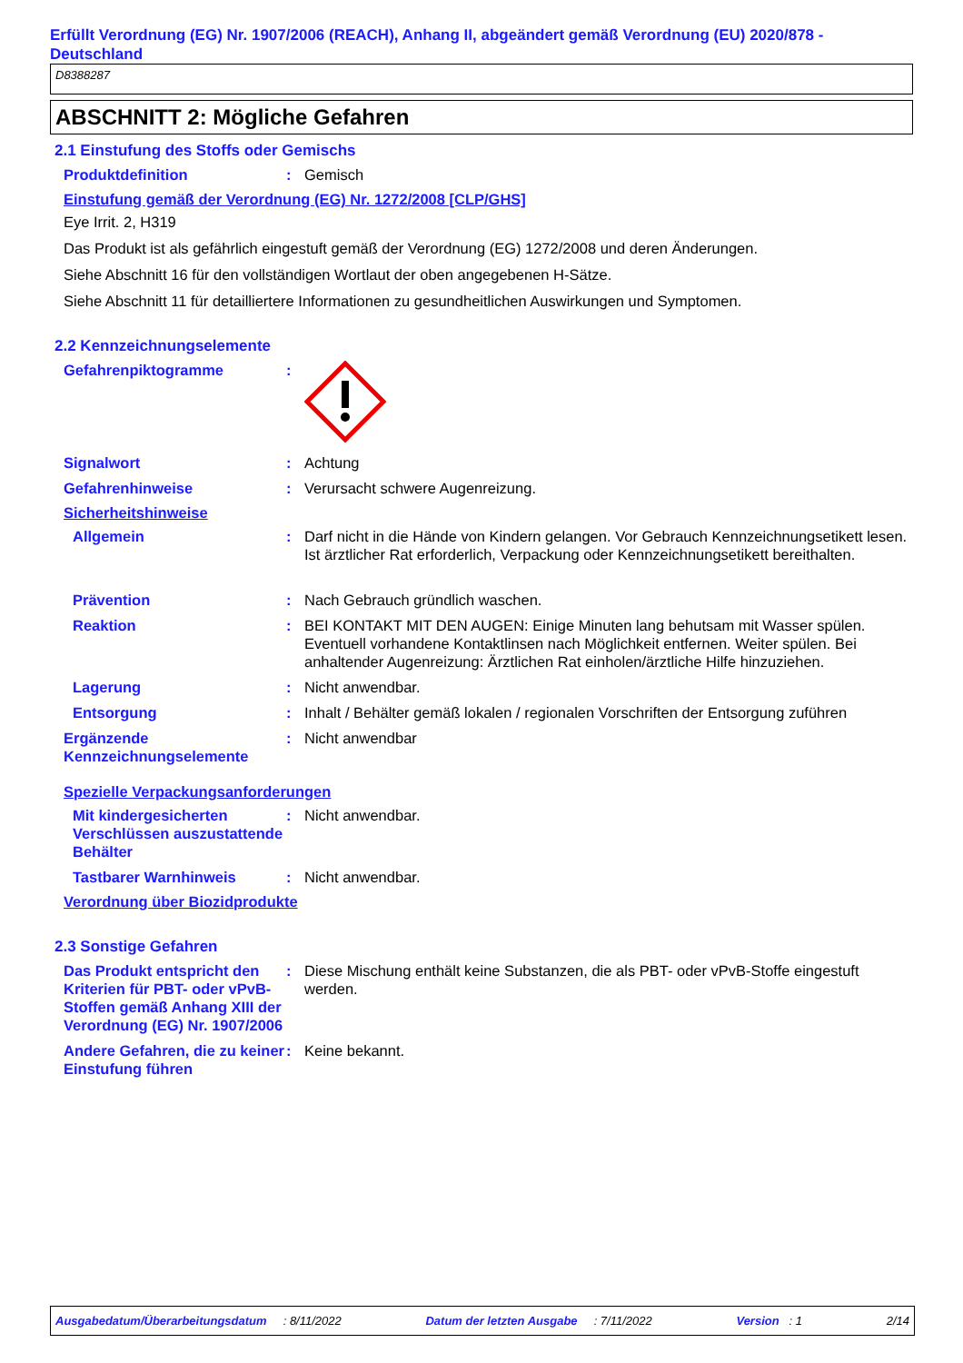Erfüllt Verordnung (EG) Nr. 1907/2006 (REACH), Anhang II, abgeändert gemäß Verordnung (EU) 2020/878 - Deutschland
D8388287
ABSCHNITT 2: Mögliche Gefahren
2.1 Einstufung des Stoffs oder Gemischs
Produktdefinition : Gemisch
Einstufung gemäß der Verordnung (EG) Nr. 1272/2008 [CLP/GHS]
Eye Irrit. 2, H319
Das Produkt ist als gefährlich eingestuft gemäß der Verordnung (EG) 1272/2008 und deren Änderungen.
Siehe Abschnitt 16 für den vollständigen Wortlaut der oben angegebenen H-Sätze.
Siehe Abschnitt 11 für detailliertere Informationen zu gesundheitlichen Auswirkungen und Symptomen.
2.2 Kennzeichnungselemente
Gefahrenpiktogramme :
Signalwort : Achtung
Gefahrenhinweise : Verursacht schwere Augenreizung.
Sicherheitshinweise
Allgemein : Darf nicht in die Hände von Kindern gelangen. Vor Gebrauch Kennzeichnungsetikett lesen. Ist ärztlicher Rat erforderlich, Verpackung oder Kennzeichnungsetikett bereithalten.
Prävention : Nach Gebrauch gründlich waschen.
Reaktion : BEI KONTAKT MIT DEN AUGEN: Einige Minuten lang behutsam mit Wasser spülen. Eventuell vorhandene Kontaktlinsen nach Möglichkeit entfernen. Weiter spülen. Bei anhaltender Augenreizung: Ärztlichen Rat einholen/ärztliche Hilfe hinzuziehen.
Lagerung : Nicht anwendbar.
Entsorgung : Inhalt / Behälter gemäß lokalen / regionalen Vorschriften der Entsorgung zuführen
Ergänzende Kennzeichnungselemente
: Nicht anwendbar
Spezielle Verpackungsanforderungen
Mit kindergesicherten Verschlüssen auszustattende Behälter
: Nicht anwendbar.
Tastbarer Warnhinweis : Nicht anwendbar.
Verordnung über Biozidprodukte
2.3 Sonstige Gefahren
Das Produkt entspricht den Kriterien für PBT- oder vPvB-Stoffen gemäß Anhang XIII der Verordnung (EG) Nr. 1907/2006
: Diese Mischung enthält keine Substanzen, die als PBT- oder vPvB-Stoffe eingestuft werden.
Andere Gefahren, die zu keiner Einstufung führen
: Keine bekannt.
Ausgabedatum/Überarbeitungsdatum : 8/11/2022 Datum der letzten Ausgabe : 7/11/2022 Version : 1 2/14